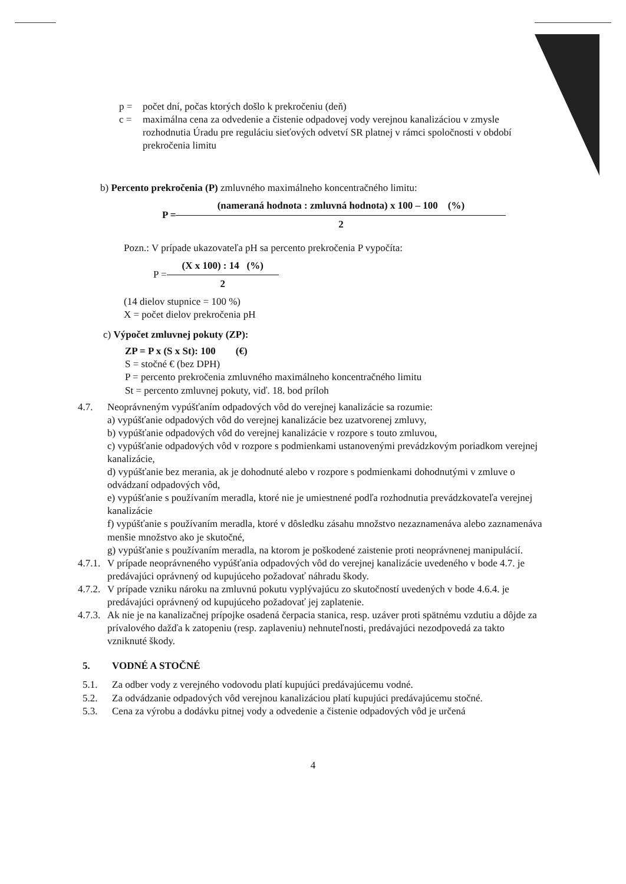p = počet dní, počas ktorých došlo k prekročeniu (deň)
c = maximálna cena za odvedenie a čistenie odpadovej vody verejnou kanalizáciou v zmysle rozhodnutia Úradu pre reguláciu sieťových odvetví SR platnej v rámci spoločnosti v období prekročenia limitu
b) Percento prekročenia (P) zmluvného maximálneho koncentračného limitu:
P =
(nameraná hodnota : zmluvná hodnota) x 100 – 100 (%)
2
Pozn.: V prípade ukazovateľa pH sa percento prekročenia P vypočíta:
P =
(X x 100) : 14 (%)
2
(14 dielov stupnice = 100 %)
X = počet dielov prekročenia pH
c) Výpočet zmluvnej pokuty (ZP):
ZP = P x (S x St): 100 (€)
S = stočné € (bez DPH)
P = percento prekročenia zmluvného maximálneho koncentračného limitu
St = percento zmluvnej pokuty, viď. 18. bod príloh
4.7. Neoprávneným vypúšťaním odpadových vôd do verejnej kanalizácie sa rozumie:
a) vypúšťanie odpadových vôd do verejnej kanalizácie bez uzatvorenej zmluvy,
b) vypúšťanie odpadových vôd do verejnej kanalizácie v rozpore s touto zmluvou,
c) vypúšťanie odpadových vôd v rozpore s podmienkami ustanovenými prevádzkovým poriadkom verejnej kanalizácie,
d) vypúšťanie bez merania, ak je dohodnuté alebo v rozpore s podmienkami dohodnutými v zmluve o odvádzaní odpadových vôd,
e) vypúšťanie s používaním meradla, ktoré nie je umiestnené podľa rozhodnutia prevádzkovateľa verejnej kanalizácie
f) vypúšťanie s používaním meradla, ktoré v dôsledku zásahu množstvo nezaznamenáva alebo zaznamenáva menšie množstvo ako je skutočné,
g) vypúšťanie s používaním meradla, na ktorom je poškodené zaistenie proti neoprávnenej manipulácií.
4.7.1.
V prípade neoprávneného vypúšťania odpadových vôd do verejnej kanalizácie uvedeného v bode 4.7. je predávajúci oprávnený od kupujúceho požadovať náhradu škody.
4.7.2.
V prípade vzniku nároku na zmluvnú pokutu vyplývajúcu zo skutočností uvedených v bode 4.6.4. je predávajúci oprávnený od kupujúceho požadovať jej zaplatenie.
4.7.3.
Ak nie je na kanalizačnej prípojke osadená čerpacia stanica, resp. uzáver proti spätnému vzdutiu a dôjde za prívalového dažďa k zatopeniu (resp. zaplaveniu) nehnuteľnosti, predávajúci nezodpovedá za takto vzniknuté škody.
5. VODNÉ A STOČNÉ
5.1. Za odber vody z verejného vodovodu platí kupujúci predávajúcemu vodné.
5.2. Za odvádzanie odpadových vôd verejnou kanalizáciou platí kupujúci predávajúcemu stočné.
5.3. Cena za výrobu a dodávku pitnej vody a odvedenie a čistenie odpadových vôd je určená
4